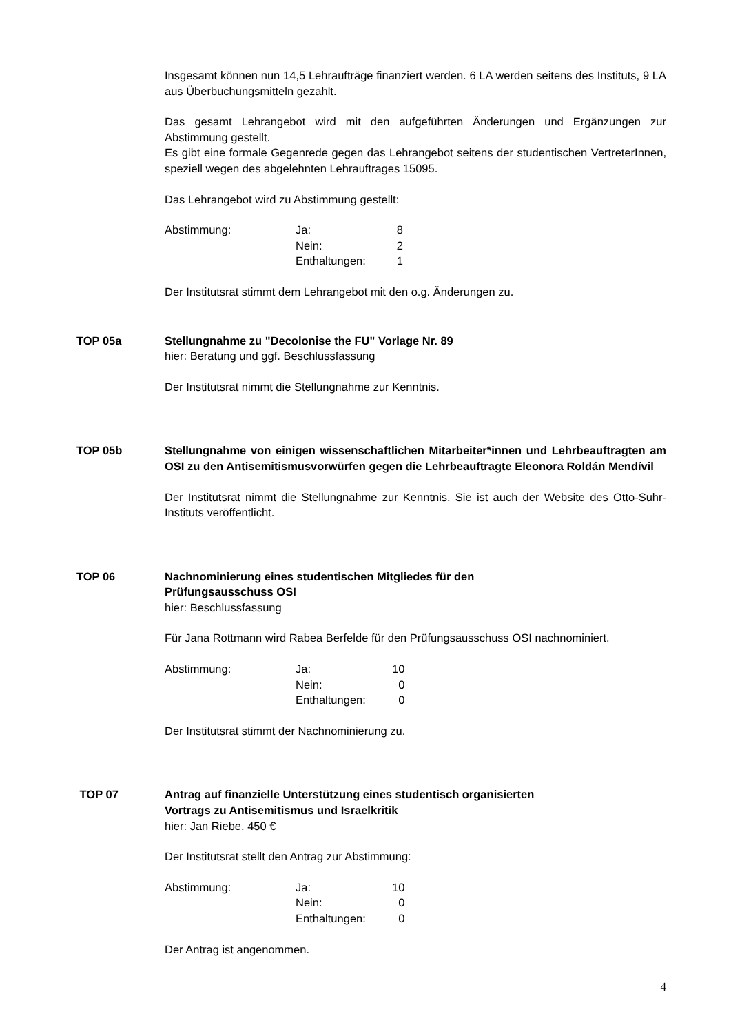Insgesamt können nun 14,5 Lehraufträge finanziert werden. 6 LA werden seitens des Instituts, 9 LA aus Überbuchungsmitteln gezahlt.
Das gesamt Lehrangebot wird mit den aufgeführten Änderungen und Ergänzungen zur Abstimmung gestellt.
Es gibt eine formale Gegenrede gegen das Lehrangebot seitens der studentischen VertreterInnen, speziell wegen des abgelehnten Lehrauftrages 15095.
Das Lehrangebot wird zu Abstimmung gestellt:
| Abstimmung: | Ja: | 8 |
| | Nein: | 2 |
| | Enthaltungen: | 1 |
Der Institutsrat stimmt dem Lehrangebot mit den o.g. Änderungen zu.
TOP 05a Stellungnahme zu "Decolonise the FU" Vorlage Nr. 89
hier: Beratung und ggf. Beschlussfassung
Der Institutsrat nimmt die Stellungnahme zur Kenntnis.
TOP 05b Stellungnahme von einigen wissenschaftlichen Mitarbeiter*innen und Lehrbeauftragten am OSI zu den Antisemitismusvorwürfen gegen die Lehrbeauftragte Eleonora Roldán Mendívil
Der Institutsrat nimmt die Stellungnahme zur Kenntnis. Sie ist auch der Website des Otto-Suhr-Instituts veröffentlicht.
TOP 06 Nachnominierung eines studentischen Mitgliedes für den
Prüfungsausschuss OSI
hier: Beschlussfassung
Für Jana Rottmann wird Rabea Berfelde für den Prüfungsausschuss OSI nachnominiert.
| Abstimmung: | Ja: | 10 |
| | Nein: | 0 |
| | Enthaltungen: | 0 |
Der Institutsrat stimmt der Nachnominierung zu.
TOP 07 Antrag auf finanzielle Unterstützung eines studentisch organisierten
Vortrags zu Antisemitismus und Israelkritik
hier: Jan Riebe, 450 €
Der Institutsrat stellt den Antrag zur Abstimmung:
| Abstimmung: | Ja: | 10 |
| | Nein: | 0 |
| | Enthaltungen: | 0 |
Der Antrag ist angenommen.
4